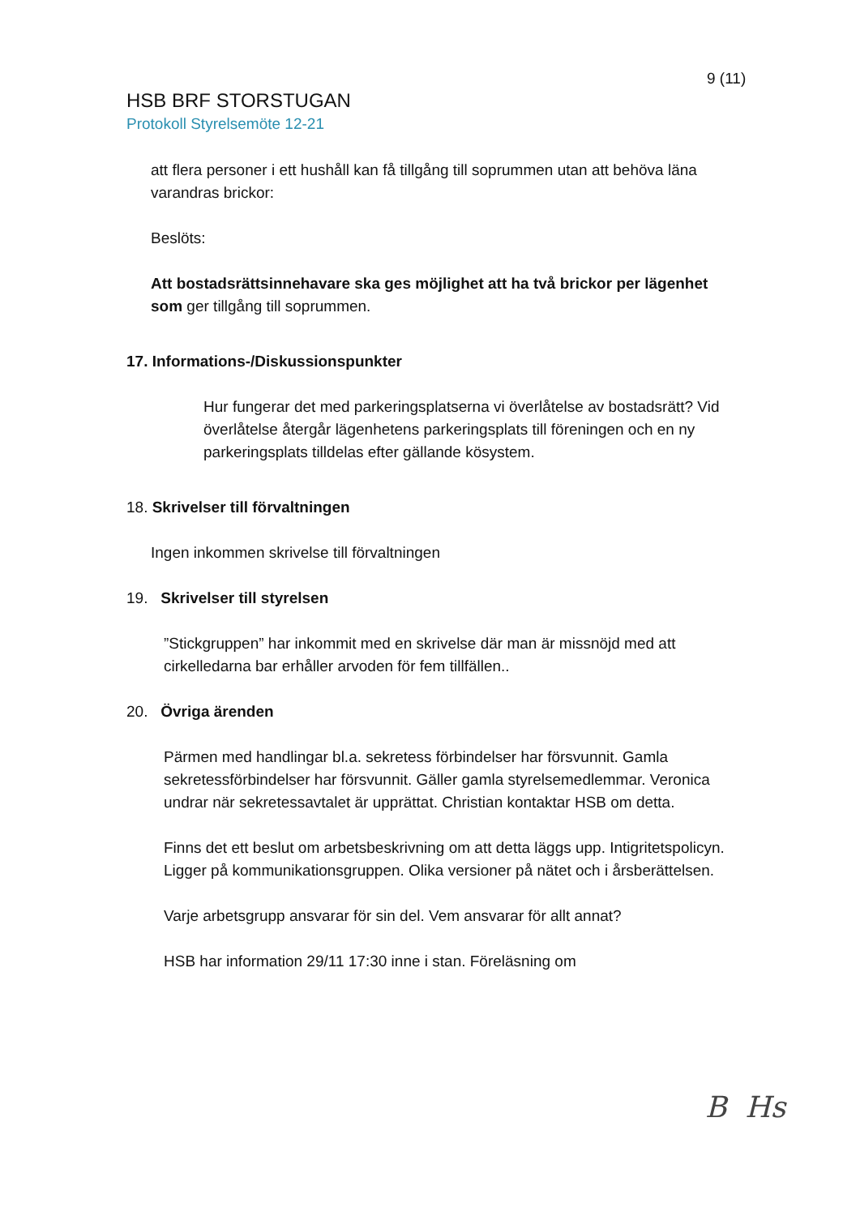9 (11)
HSB BRF STORSTUGAN
Protokoll Styrelsemöte 12-21
att flera personer i ett hushåll kan få tillgång till soprummen utan att behöva läna varandras brickor:
Beslöts:
Att bostadsrättsinnehavare ska ges möjlighet att ha två brickor per lägenhet som ger tillgång till soprummen.
17. Informations-/Diskussionspunkter
Hur fungerar det med parkeringsplatserna vi överlåtelse av bostadsrätt? Vid överlåtelse återgår lägenhetens parkeringsplats till föreningen och en ny parkeringsplats tilldelas efter gällande kösystem.
18. Skrivelser till förvaltningen
Ingen inkommen skrivelse till förvaltningen
19. Skrivelser till styrelsen
”Stickgruppen” har inkommit med en skrivelse där man är missnöjd med att cirkelledarna bar erhåller arvoden för fem tillfällen..
20. Övriga ärenden
Pärmen med handlingar bl.a. sekretess förbindelser har försvunnit. Gamla sekretessförbindelser har försvunnit. Gäller gamla styrelsemedlemmar. Veronica undrar när sekretessavtalet är upprättat. Christian kontaktar HSB om detta.
Finns det ett beslut om arbetsbeskrivning om att detta läggs upp. Intigritetspolicyn. Ligger på kommunikationsgruppen. Olika versioner på nätet och i årsberättelsen.
Varje arbetsgrupp ansvarar för sin del. Vem ansvarar för allt annat?
HSB har information 29/11 17:30 inne i stan. Föreläsning om
B Hs